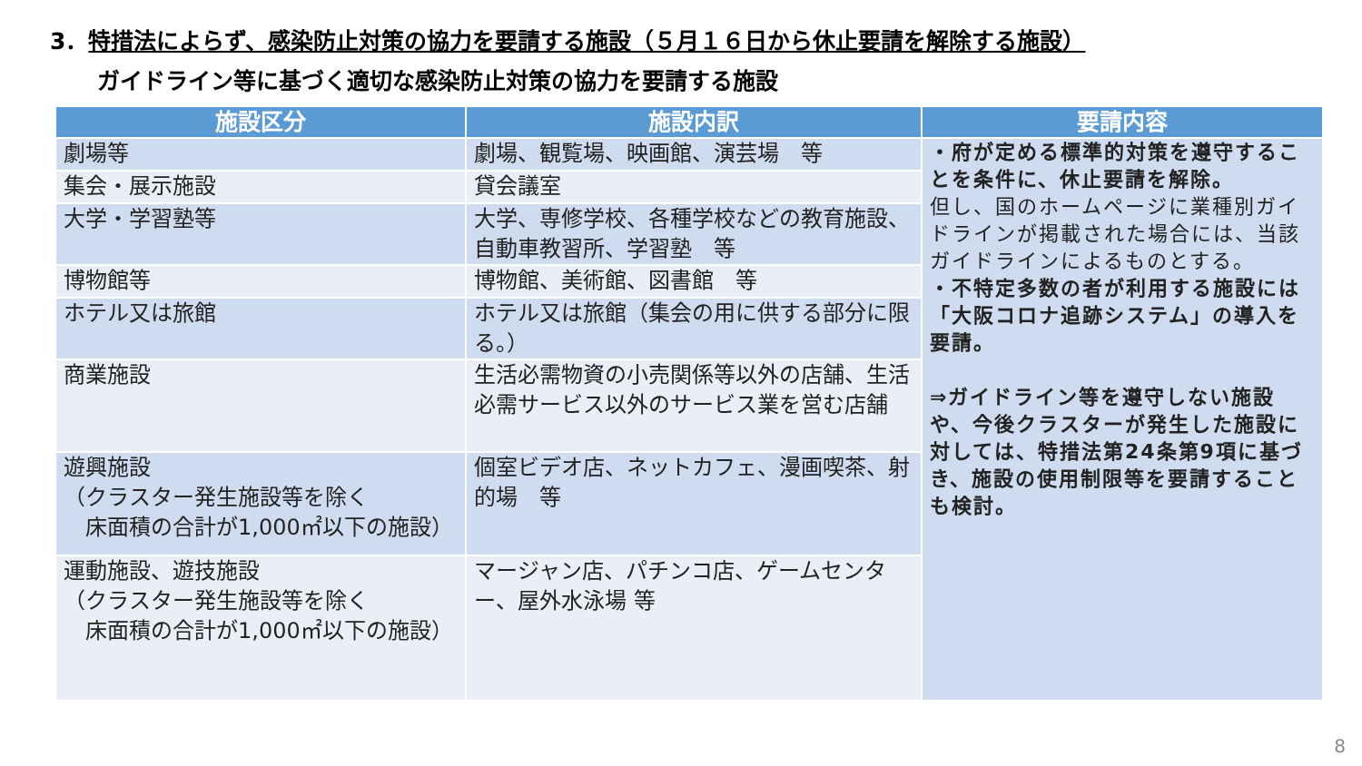3．特措法によらず、感染防止対策の協力を要請する施設（５月１６日から休止要請を解除する施設）
ガイドライン等に基づく適切な感染防止対策の協力を要請する施設
| 施設区分 | 施設内訳 | 要請内容 |
| --- | --- | --- |
| 劇場等 | 劇場、観覧場、映画館、演芸場 等 | ・府が定める標準的対策を遵守することを条件に、休止要請を解除。 但し、国のホームページに業種別ガイドラインが掲載された場合には、当該ガイドラインによるものとする。 ・不特定多数の者が利用する施設には「大阪コロナ追跡システム」の導入を要請。 ⇒ガイドライン等を遵守しない施設や、今後クラスターが発生した施設に対しては、特措法第24条第9項に基づき、施設の使用制限等を要請することも検討。 |
| 集会・展示施設 | 貸会議室 | |
| 大学・学習塾等 | 大学、専修学校、各種学校などの教育施設、自動車教習所、学習塾 等 | |
| 博物館等 | 博物館、美術館、図書館 等 | |
| ホテル又は旅館 | ホテル又は旅館（集会の用に供する部分に限る。） | |
| 商業施設 | 生活必需物資の小売関係等以外の店舗、生活必需サービス以外のサービス業を営む店舗 | |
| 遊興施設 （クラスター発生施設等を除く 床面積の合計が1,000㎡以下の施設） | 個室ビデオ店、ネットカフェ、漫画喫茶、射的場 等 | |
| 運動施設、遊技施設 （クラスター発生施設等を除く 床面積の合計が1,000㎡以下の施設） | マージャン店、パチンコ店、ゲームセンター、屋外水泳場 等 | |
8